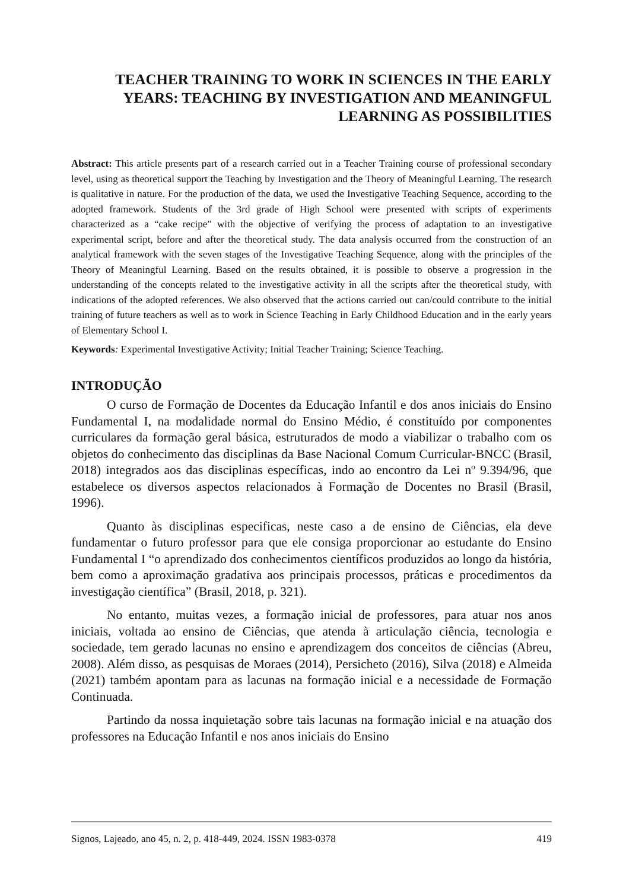TEACHER TRAINING TO WORK IN SCIENCES IN THE EARLY YEARS: TEACHING BY INVESTIGATION AND MEANINGFUL LEARNING AS POSSIBILITIES
Abstract: This article presents part of a research carried out in a Teacher Training course of professional secondary level, using as theoretical support the Teaching by Investigation and the Theory of Meaningful Learning. The research is qualitative in nature. For the production of the data, we used the Investigative Teaching Sequence, according to the adopted framework. Students of the 3rd grade of High School were presented with scripts of experiments characterized as a “cake recipe” with the objective of verifying the process of adaptation to an investigative experimental script, before and after the theoretical study. The data analysis occurred from the construction of an analytical framework with the seven stages of the Investigative Teaching Sequence, along with the principles of the Theory of Meaningful Learning. Based on the results obtained, it is possible to observe a progression in the understanding of the concepts related to the investigative activity in all the scripts after the theoretical study, with indications of the adopted references. We also observed that the actions carried out can/could contribute to the initial training of future teachers as well as to work in Science Teaching in Early Childhood Education and in the early years of Elementary School I.
Keywords: Experimental Investigative Activity; Initial Teacher Training; Science Teaching.
INTRODUÇÃO
O curso de Formação de Docentes da Educação Infantil e dos anos iniciais do Ensino Fundamental I, na modalidade normal do Ensino Médio, é constituído por componentes curriculares da formação geral básica, estruturados de modo a viabilizar o trabalho com os objetos do conhecimento das disciplinas da Base Nacional Comum Curricular-BNCC (Brasil, 2018) integrados aos das disciplinas específicas, indo ao encontro da Lei nº 9.394/96, que estabelece os diversos aspectos relacionados à Formação de Docentes no Brasil (Brasil, 1996).
Quanto às disciplinas especificas, neste caso a de ensino de Ciências, ela deve fundamentar o futuro professor para que ele consiga proporcionar ao estudante do Ensino Fundamental I “o aprendizado dos conhecimentos científicos produzidos ao longo da história, bem como a aproximação gradativa aos principais processos, práticas e procedimentos da investigação científica” (Brasil, 2018, p. 321).
No entanto, muitas vezes, a formação inicial de professores, para atuar nos anos iniciais, voltada ao ensino de Ciências, que atenda à articulação ciência, tecnologia e sociedade, tem gerado lacunas no ensino e aprendizagem dos conceitos de ciências (Abreu, 2008). Além disso, as pesquisas de Moraes (2014), Persicheto (2016), Silva (2018) e Almeida (2021) também apontam para as lacunas na formação inicial e a necessidade de Formação Continuada.
Partindo da nossa inquietação sobre tais lacunas na formação inicial e na atuação dos professores na Educação Infantil e nos anos iniciais do Ensino
Signos, Lajeado, ano 45, n. 2, p. 418-449, 2024. ISSN 1983-0378 419